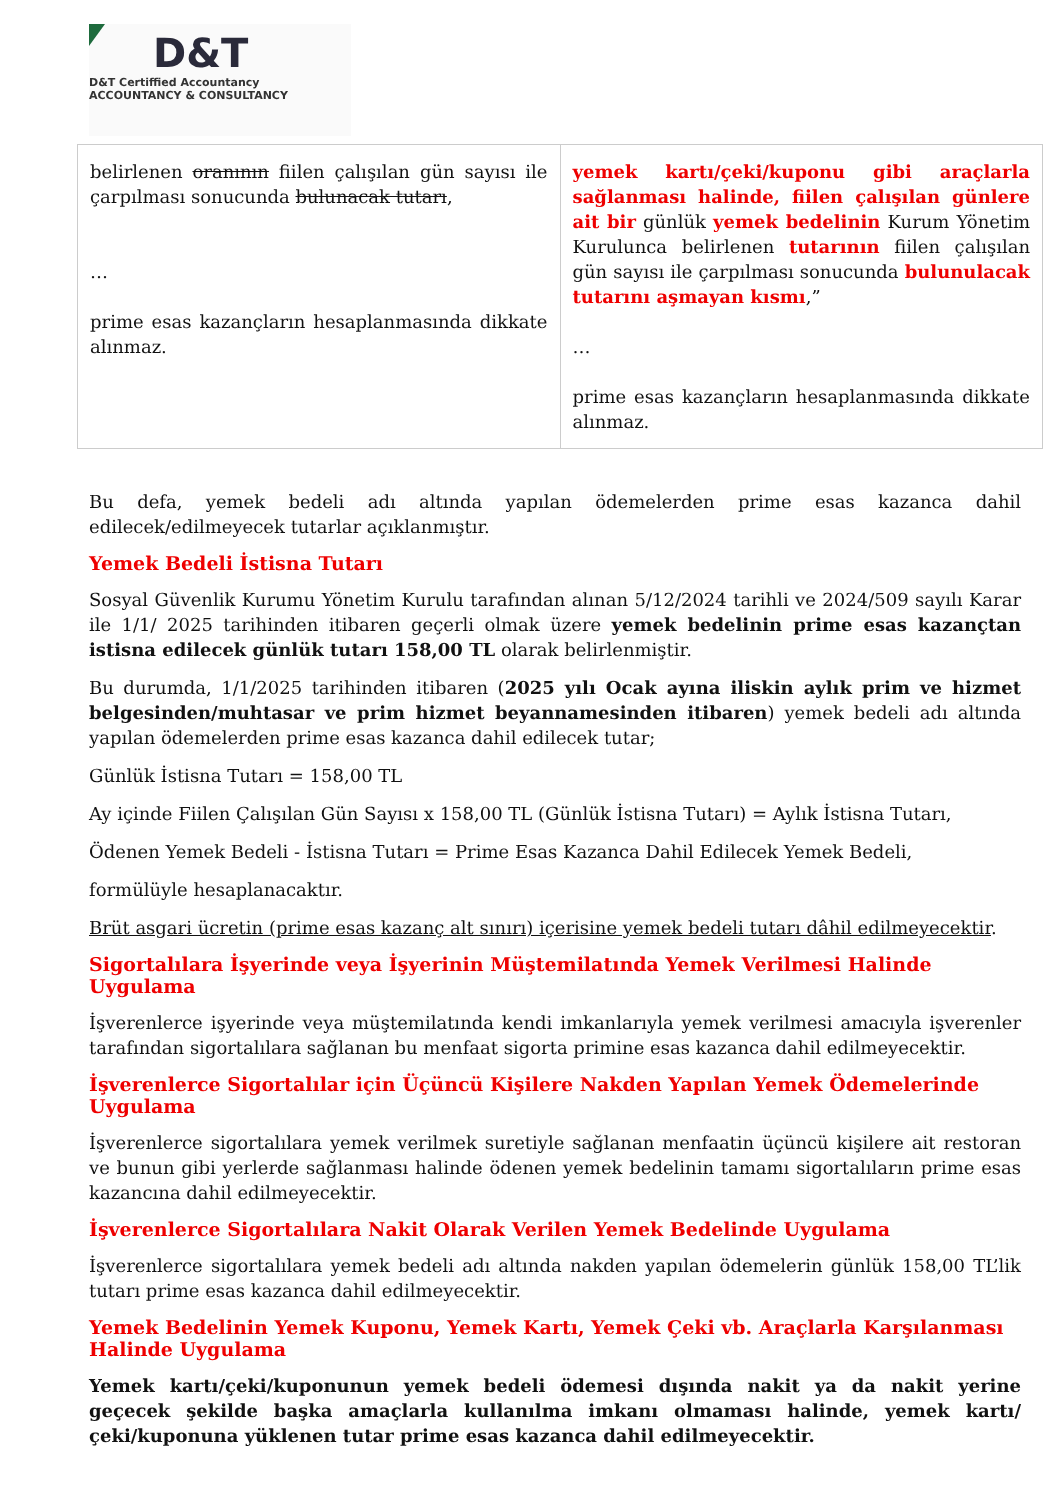D&T
D&T Certiffied Accountancy
ACCOUNTANCY & CONSULTANCY
| belirlenen oranının fiilen çalışılan gün sayısı ile çarpılması sonucunda bulunacak tutarı , … prime esas kazançların hesaplanmasında dikkate alınmaz. | yemek kartı/çeki/kuponu gibi araçlarla sağlanması halinde, fiilen çalışılan günlere ait bir günlük yemek bedelinin Kurum Yönetim Kurulunca belirlenen tutarının fiilen çalışılan gün sayısı ile çarpılması sonucunda bulunulacak tutarını aşmayan kısmı ,” … prime esas kazançların hesaplanmasında dikkate alınmaz. |
Bu defa, yemek bedeli adı altında yapılan ödemelerden prime esas kazanca dahil edilecek/edilmeyecek tutarlar açıklanmıştır.
Yemek Bedeli İstisna Tutarı
Sosyal Güvenlik Kurumu Yönetim Kurulu tarafından alınan 5/12/2024 tarihli ve 2024/509 sayılı Karar ile 1/1/ 2025 tarihinden itibaren geçerli olmak üzere yemek bedelinin prime esas kazançtan istisna edilecek günlük tutarı 158,00 TL olarak belirlenmiştir.
Bu durumda, 1/1/2025 tarihinden itibaren (2025 yılı Ocak ayına iliskin aylık prim ve hizmet belgesinden/muhtasar ve prim hizmet beyannamesinden itibaren) yemek bedeli adı altında yapılan ödemelerden prime esas kazanca dahil edilecek tutar;
Günlük İstisna Tutarı = 158,00 TL
Ay içinde Fiilen Çalışılan Gün Sayısı x 158,00 TL (Günlük İstisna Tutarı) = Aylık İstisna Tutarı,
Ödenen Yemek Bedeli - İstisna Tutarı = Prime Esas Kazanca Dahil Edilecek Yemek Bedeli,
formülüyle hesaplanacaktır.
Brüt asgari ücretin (prime esas kazanç alt sınırı) içerisine yemek bedeli tutarı dâhil edilmeyecektir.
Sigortalılara İşyerinde veya İşyerinin Müştemilatında Yemek Verilmesi Halinde Uygulama
İşverenlerce işyerinde veya müştemilatında kendi imkanlarıyla yemek verilmesi amacıyla işverenler tarafından sigortalılara sağlanan bu menfaat sigorta primine esas kazanca dahil edilmeyecektir.
İşverenlerce Sigortalılar için Üçüncü Kişilere Nakden Yapılan Yemek Ödemelerinde Uygulama
İşverenlerce sigortalılara yemek verilmek suretiyle sağlanan menfaatin üçüncü kişilere ait restoran ve bunun gibi yerlerde sağlanması halinde ödenen yemek bedelinin tamamı sigortalıların prime esas kazancına dahil edilmeyecektir.
İşverenlerce Sigortalılara Nakit Olarak Verilen Yemek Bedelinde Uygulama
İşverenlerce sigortalılara yemek bedeli adı altında nakden yapılan ödemelerin günlük 158,00 TL’lik tutarı prime esas kazanca dahil edilmeyecektir.
Yemek Bedelinin Yemek Kuponu, Yemek Kartı, Yemek Çeki vb. Araçlarla Karşılanması Halinde Uygulama
Yemek kartı/çeki/kuponunun yemek bedeli ödemesi dışında nakit ya da nakit yerine geçecek şekilde başka amaçlarla kullanılma imkanı olmaması halinde, yemek kartı/çeki/kuponuna yüklenen tutar prime esas kazanca dahil edilmeyecektir.